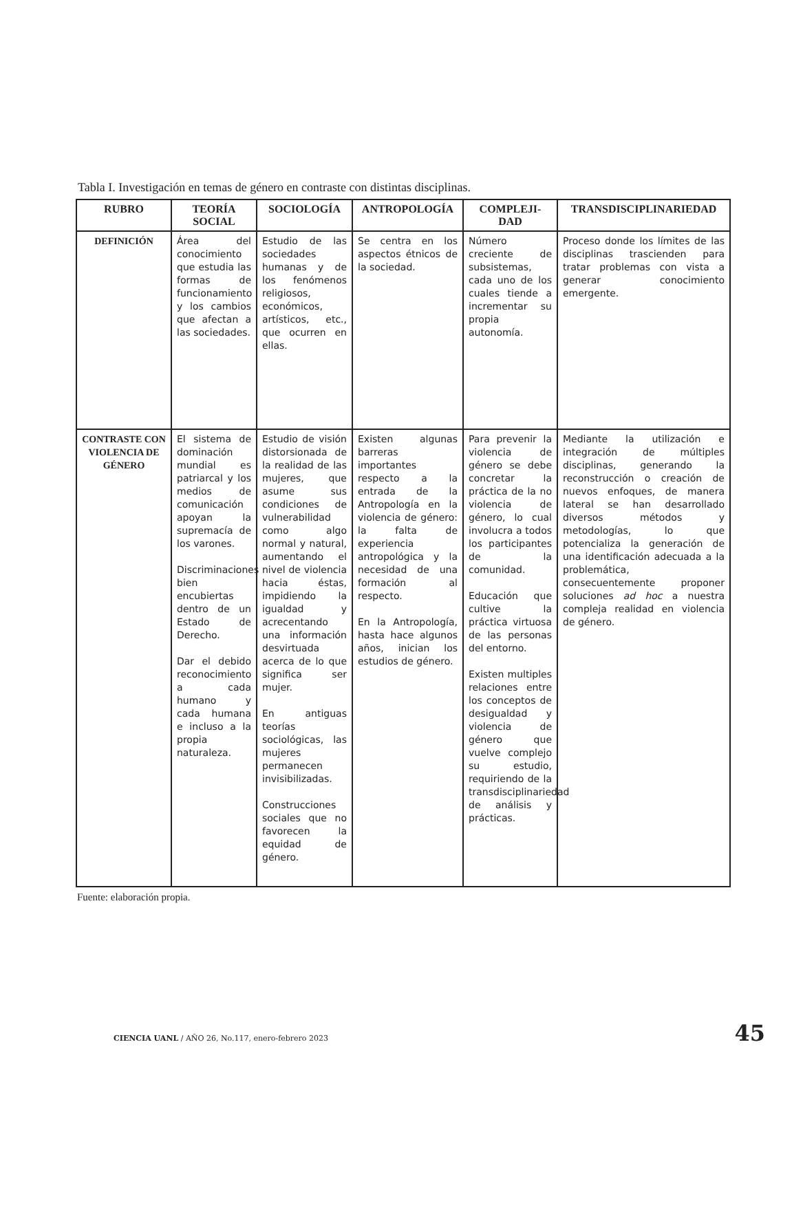Tabla I. Investigación en temas de género en contraste con distintas disciplinas.
| RUBRO | TEORÍA SOCIAL | SOCIOLOGÍA | ANTROPOLOGÍA | COMPLEJI-DAD | TRANSDISCIPLINARIEDAD |
| --- | --- | --- | --- | --- | --- |
| DEFINICIÓN | Área del conocimiento que estudia las formas de funcionamiento y los cambios que afectan a las sociedades. | Estudio de las sociedades humanas y de los fenómenos religiosos, económicos, artísticos, etc., que ocurren en ellas. | Se centra en los aspectos étnicos de la sociedad. | Número creciente de subsistemas, cada uno de los cuales tiende a incrementar su propia autonomía. | Proceso donde los límites de las disciplinas trascienden para tratar problemas con vista a generar conocimiento emergente. |
| CONTRASTE CON VIOLENCIA DE GÉNERO | El sistema de dominación mundial es patriarcal y los medios de comunicación apoyan la supremacía de los varones. Discriminaciones bien encubiertas dentro de un Estado de Derecho. Dar el debido reconocimiento a cada humano y cada humana e incluso a la propia naturaleza. | Estudio de visión distorsionada de la realidad de las mujeres, que asume sus condiciones de vulnerabilidad como algo normal y natural, aumentando el nivel de violencia hacia éstas, impidiendo la igualdad y acrecentando una información desvirtuada acerca de lo que significa ser mujer. En antiguas teorías sociológicas, las mujeres permanecen invisibilizadas. Construcciones sociales que no favorecen la equidad de género. | Existen algunas barreras importantes respecto a la entrada de la Antropología en la violencia de género: la falta de experiencia antropológica y la necesidad de una formación al respecto. En la Antropología, hasta hace algunos años, inician los estudios de género. | Para prevenir la violencia de género se debe concretar la práctica de la no violencia de género, lo cual involucra a todos los participantes de la comunidad. Educación que cultive la práctica virtuosa de las personas del entorno. Existen multiples relaciones entre los conceptos de desigualdad y violencia de género que vuelve complejo su estudio, requiriendo de la transdisciplinariedad de análisis y prácticas. | Mediante la utilización e integración de múltiples disciplinas, generando la reconstrucción o creación de nuevos enfoques, de manera lateral se han desarrollado diversos métodos y metodologías, lo que potencializa la generación de una identificación adecuada a la problemática, consecuentemente proponer soluciones ad hoc a nuestra compleja realidad en violencia de género. |
Fuente: elaboración propia.
CIENCIA UANL / AÑO 26, No.117, enero-febrero 2023 45